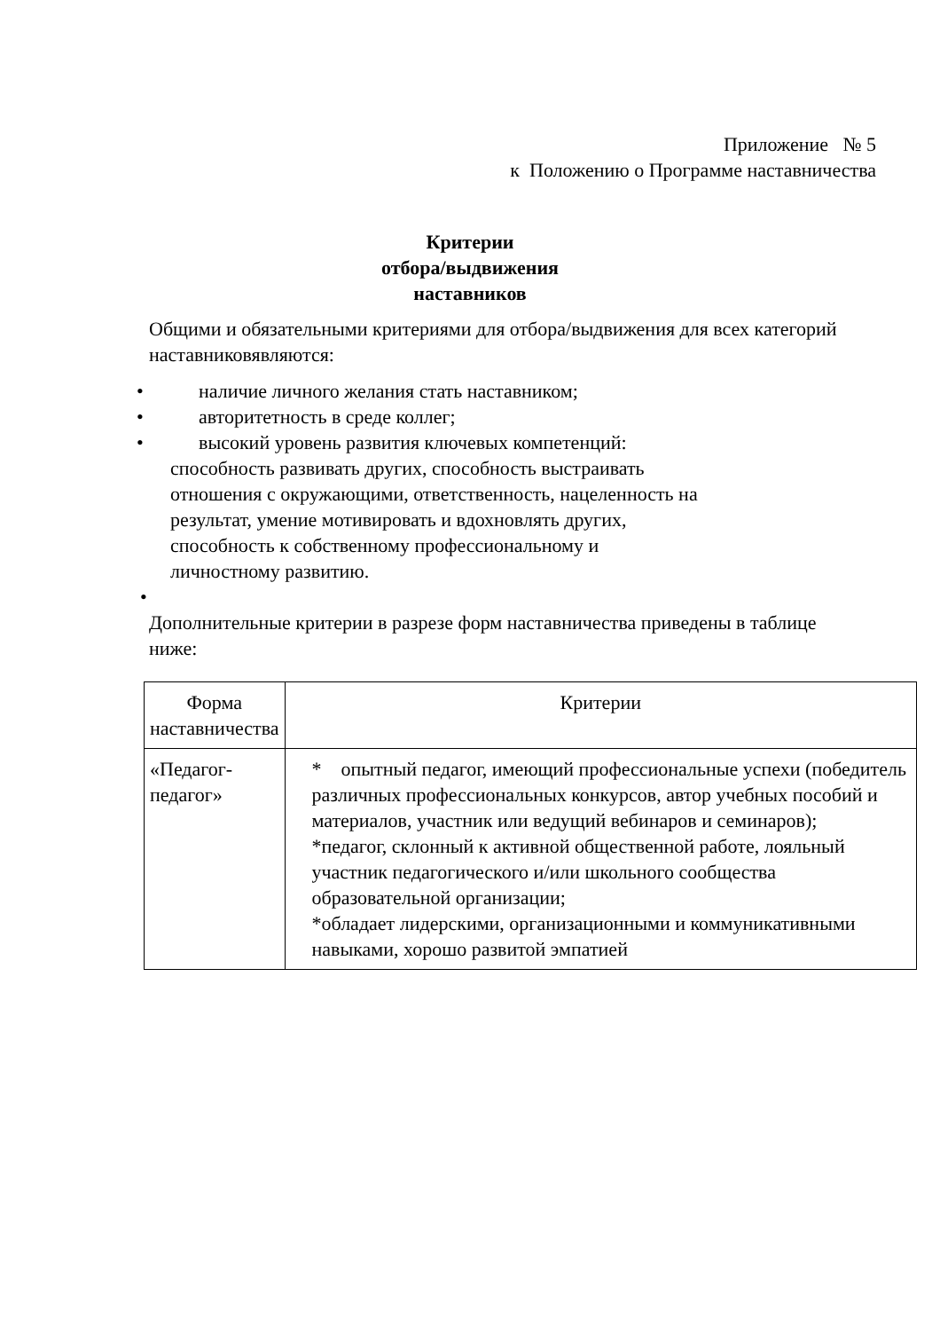Приложение № 5
к Положению о Программе наставничества
Критерии
отбора/выдвижения
наставников
Общими и обязательными критериями для отбора/выдвижения для всех категорий наставниковявляются:
• наличие личного желания стать наставником;
• авторитетность в среде коллег;
• высокий уровень развития ключевых компетенций:
способность развивать других, способность выстраивать
отношения с окружающими, ответственность, нацеленность на
результат, умение мотивировать и вдохновлять других,
способность к собственному профессиональному и
личностному развитию.
•
Дополнительные критерии в разрезе форм наставничества приведены в таблице ниже:
| Форма наставничества | Критерии |
| --- | --- |
| «Педагог-педагог» | * опытный педагог, имеющий профессиональные успехи (победитель различных профессиональных конкурсов, автор учебных пособий и материалов, участник или ведущий вебинаров и семинаров); *педагог, склонный к активной общественной работе, лояльный участник педагогического и/или школьного сообщества образовательной организации; *обладает лидерскими, организационными и коммуникативными навыками, хорошо развитой эмпатией |